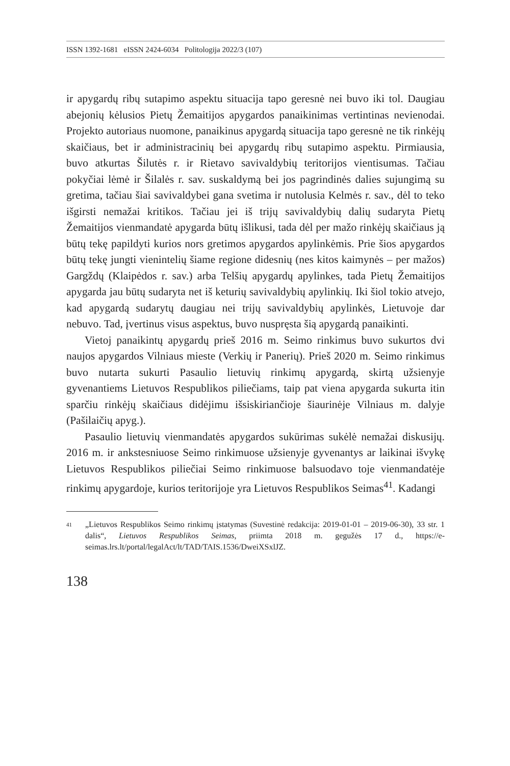ISSN 1392-1681 eISSN 2424-6034 Politologija 2022/3 (107)
ir apygardų ribų sutapimo aspektu situacija tapo geresnė nei buvo iki tol. Daugiau abejonių kėlusios Pietų Žemaitijos apygardos panaikinimas vertintinas nevienodai. Projekto autoriaus nuomone, panaikinus apygardą situacija tapo geresnė ne tik rinkėjų skaičiaus, bet ir administracinių bei apygardų ribų sutapimo aspektu. Pirmiausia, buvo atkurtas Šilutės r. ir Rietavo savivaldybių teritorijos vientisumas. Tačiau pokyčiai lėmė ir Šilalės r. sav. suskaldymą bei jos pagrindinės dalies sujungimą su gretima, tačiau šiai savivaldybei gana svetima ir nutolusia Kelmės r. sav., dėl to teko išgirsti nemažai kritikos. Tačiau jei iš trijų savivaldybių dalių sudaryta Pietų Žemaitijos vienmandatė apygarda būtų išlikusi, tada dėl per mažo rinkėjų skaičiaus ją būtų tekę papildyti kurios nors gretimos apygardos apylinkėmis. Prie šios apygardos būtų tekę jungti vienintelių šiame regione didesnių (nes kitos kaimynės – per mažos) Gargždų (Klaipėdos r. sav.) arba Telšių apygardų apylinkes, tada Pietų Žemaitijos apygarda jau būtų sudaryta net iš keturių savivaldybių apylinkių. Iki šiol tokio atvejo, kad apygardą sudarytų daugiau nei trijų savivaldybių apylinkės, Lietuvoje dar nebuvo. Tad, įvertinus visus aspektus, buvo nuspręsta šią apygardą panaikinti.
Vietoj panaikintų apygardų prieš 2016 m. Seimo rinkimus buvo sukurtos dvi naujos apygardos Vilniaus mieste (Verkių ir Panerių). Prieš 2020 m. Seimo rinkimus buvo nutarta sukurti Pasaulio lietuvių rinkimų apygardą, skirtą užsienyje gyvenantiems Lietuvos Respublikos piliečiams, taip pat viena apygarda sukurta itin sparčiu rinkėjų skaičiaus didėjimu išsiskiriančioje šiaurinėje Vilniaus m. dalyje (Pašilaičių apyg.).
Pasaulio lietuvių vienmandatės apygardos sukūrimas sukėlė nemažai diskusijų. 2016 m. ir ankstesniuose Seimo rinkimuose užsienyje gyvenantys ar laikinai išvykę Lietuvos Respublikos piliečiai Seimo rinkimuose balsuodavo toje vienmandatėje rinkimų apygardoje, kurios teritorijoje yra Lietuvos Respublikos Seimas<sup>41</sup>. Kadangi
41 „Lietuvos Respublikos Seimo rinkimų įstatymas (Suvestinė redakcija: 2019-01-01 – 2019-06-30), 33 str. 1 dalis“, Lietuvos Respublikos Seimas, priimta 2018 m. gegužės 17 d., https://e-seimas.lrs.lt/portal/legalAct/lt/TAD/TAIS.1536/DweiXSxlJZ.
138